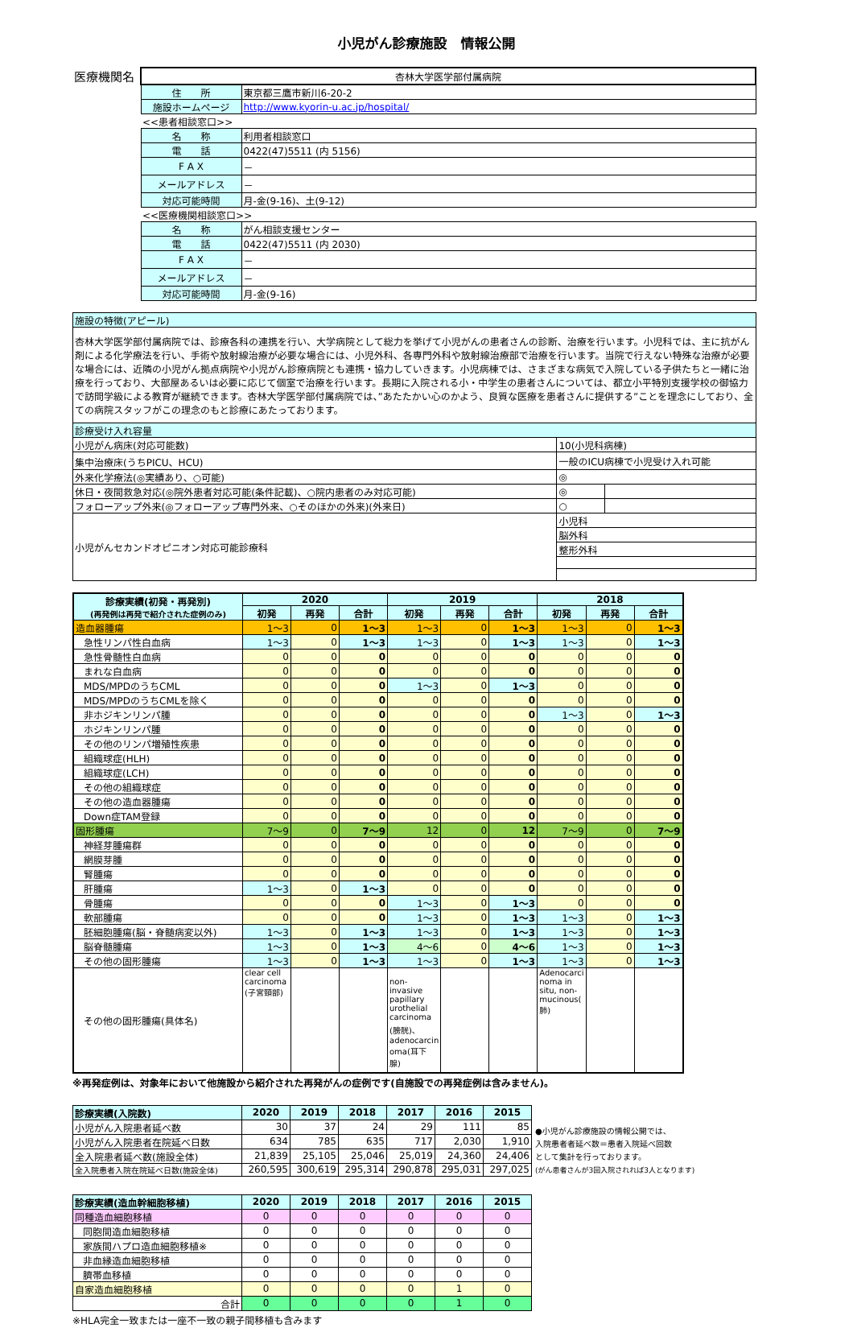小児がん診療施設　情報公開
| 医療機関名 | 杏林大学医学部付属病院 | |
| | 住 所 | 東京都三鷹市新川6-20-2 |
| | 施設ホームページ | http://www.kyorin-u.ac.jp/hospital/ |
| | <<患者相談窓口>> | |
| | 名 称 | 利用者相談窓口 |
| | 電 話 | 0422(47)5511 (内 5156) |
| | F A X | － |
| | メールアドレス | － |
| | 対応可能時間 | 月-金(9-16)、土(9-12) |
| | <<医療機関相談窓口>> | |
| | 名 称 | がん相談支援センター |
| | 電 話 | 0422(47)5511 (内 2030) |
| | F A X | － |
| | メールアドレス | － |
| | 対応可能時間 | 月-金(9-16) |
| 施設の特徴(アピール) | | |
| 杏林大学医学部付属病院では、診療各科の連携を行い、大学病院として総力を挙げて小児がんの患者さんの診断、治療を行います。小児科では、主に抗がん剤による化学療法を行い、手術や放射線治療が必要な場合には、小児外科、各専門外科や放射線治療部で治療を行います。当院で行えない特殊な治療が必要な場合には、近隣の小児がん拠点病院や小児がん診療病院とも連携・協力していきます。小児病棟では、さまざまな病気で入院している子供たちと一緒に治療を行っており、大部屋あるいは必要に応じて個室で治療を行います。長期に入院される小・中学生の患者さんについては、都立小平特別支援学校の御協力で訪問学級による教育が継続できます。杏林大学医学部付属病院では、”あたたかい心のかよう、良質な医療を患者さんに提供する”ことを理念にしており、全ての病院スタッフがこの理念のもと診療にあたっております。 | | |
| 診療受け入れ容量 | | |
| 小児がん病床(対応可能数) | 10(小児科病棟) | |
| 集中治療床(うちPICU、HCU) | 一般のICU病棟で小児受け入れ可能 | |
| 外来化学療法(◎実績あり、○可能) | ◎ | |
| 休日・夜間救急対応(◎院外患者対応可能(条件記載)、○院内患者のみ対応可能) | ◎ | |
| フォローアップ外来(◎フォローアップ専門外来、○そのほかの外来)(外来日) | ○ | |
| 小児がんセカンドオピニオン対応可能診療科 | 小児科 | |
| | 脳外科 | |
| | 整形外科 | |
| 診療実績(初発・再発別) (再発例は再発で紹介された症例のみ) | 2020 | | | 2019 | | | 2018 | | |
| --- | --- | --- | --- | --- | --- | --- | --- | --- | --- |
| | 初発 | 再発 | 合計 | 初発 | 再発 | 合計 | 初発 | 再発 | 合計 |
| 造血器腫瘍 | 1～3 | 0 | 1～3 | 1～3 | 0 | 1～3 | 1～3 | 0 | 1～3 |
| 急性リンパ性白血病 | 1～3 | 0 | 1～3 | 1～3 | 0 | 1～3 | 1～3 | 0 | 1～3 |
| 急性骨髄性白血病 | 0 | 0 | 0 | 0 | 0 | 0 | 0 | 0 | 0 |
| まれな白血病 | 0 | 0 | 0 | 0 | 0 | 0 | 0 | 0 | 0 |
| MDS/MPDのうちCML | 0 | 0 | 0 | 1～3 | 0 | 1～3 | 0 | 0 | 0 |
| MDS/MPDのうちCMLを除く | 0 | 0 | 0 | 0 | 0 | 0 | 0 | 0 | 0 |
| 非ホジキンリンパ腫 | 0 | 0 | 0 | 0 | 0 | 0 | 1～3 | 0 | 1～3 |
| ホジキンリンパ腫 | 0 | 0 | 0 | 0 | 0 | 0 | 0 | 0 | 0 |
| その他のリンパ増殖性疾患 | 0 | 0 | 0 | 0 | 0 | 0 | 0 | 0 | 0 |
| 組織球症(HLH) | 0 | 0 | 0 | 0 | 0 | 0 | 0 | 0 | 0 |
| 組織球症(LCH) | 0 | 0 | 0 | 0 | 0 | 0 | 0 | 0 | 0 |
| その他の組織球症 | 0 | 0 | 0 | 0 | 0 | 0 | 0 | 0 | 0 |
| その他の造血器腫瘍 | 0 | 0 | 0 | 0 | 0 | 0 | 0 | 0 | 0 |
| Down症TAM登録 | 0 | 0 | 0 | 0 | 0 | 0 | 0 | 0 | 0 |
| 固形腫瘍 | 7～9 | 0 | 7～9 | 12 | 0 | 12 | 7～9 | 0 | 7～9 |
| 神経芽腫瘍群 | 0 | 0 | 0 | 0 | 0 | 0 | 0 | 0 | 0 |
| 網膜芽腫 | 0 | 0 | 0 | 0 | 0 | 0 | 0 | 0 | 0 |
| 腎腫瘍 | 0 | 0 | 0 | 0 | 0 | 0 | 0 | 0 | 0 |
| 肝腫瘍 | 1～3 | 0 | 1～3 | 0 | 0 | 0 | 0 | 0 | 0 |
| 骨腫瘍 | 0 | 0 | 0 | 1～3 | 0 | 1～3 | 0 | 0 | 0 |
| 軟部腫瘍 | 0 | 0 | 0 | 1～3 | 0 | 1～3 | 1～3 | 0 | 1～3 |
| 胚細胞腫瘍(脳・脊髄病変以外) | 1～3 | 0 | 1～3 | 1～3 | 0 | 1～3 | 1～3 | 0 | 1～3 |
| 脳脊髄腫瘍 | 1～3 | 0 | 1～3 | 4～6 | 0 | 4～6 | 1～3 | 0 | 1～3 |
| その他の固形腫瘍 | 1～3 | 0 | 1～3 | 1～3 | 0 | 1～3 | 1～3 | 0 | 1～3 |
| その他の固形腫瘍(具体名) | clear cell carcinoma (子宮頸部) | | | non- invasive papillary urothelial carcinoma (膀胱)、 adenocarcin oma(耳下 腺) | | | Adenocarci noma in situ, non- mucinous( 肺) | | |
※再発症例は、対象年において他施設から紹介された再発がんの症例です(自施設での再発症例は含みません)。
| 診療実績(入院数) | 2020 | 2019 | 2018 | 2017 | 2016 | 2015 |
| --- | --- | --- | --- | --- | --- | --- |
| 小児がん入院患者延べ数 | 30 | 37 | 24 | 29 | 111 | 85 |
| 小児がん入院患者在院延べ日数 | 634 | 785 | 635 | 717 | 2,030 | 1,910 |
| 全入院患者延べ数(施設全体) | 21,839 | 25,105 | 25,046 | 25,019 | 24,360 | 24,406 |
| 全入院患者入院在院延べ日数(施設全体) | 260,595 | 300,619 | 295,314 | 290,878 | 295,031 | 297,025 |
●小児がん診療施設の情報公開では、
入院患者者延べ数＝患者入院延べ回数
として集計を行っております。
(がん患者さんが3回入院されれば3人となります)
| 診療実績(造血幹細胞移植) | 2020 | 2019 | 2018 | 2017 | 2016 | 2015 |
| --- | --- | --- | --- | --- | --- | --- |
| 同種造血細胞移植 | 0 | 0 | 0 | 0 | 0 | 0 |
| 同胞間造血細胞移植 | 0 | 0 | 0 | 0 | 0 | 0 |
| 家族間ハプロ造血細胞移植※ | 0 | 0 | 0 | 0 | 0 | 0 |
| 非血縁造血細胞移植 | 0 | 0 | 0 | 0 | 0 | 0 |
| 臍帯血移植 | 0 | 0 | 0 | 0 | 0 | 0 |
| 自家造血細胞移植 | 0 | 0 | 0 | 0 | 1 | 0 |
| 合計 | 0 | 0 | 0 | 0 | 1 | 0 |
※HLA完全一致または一座不一致の親子間移植も含みます